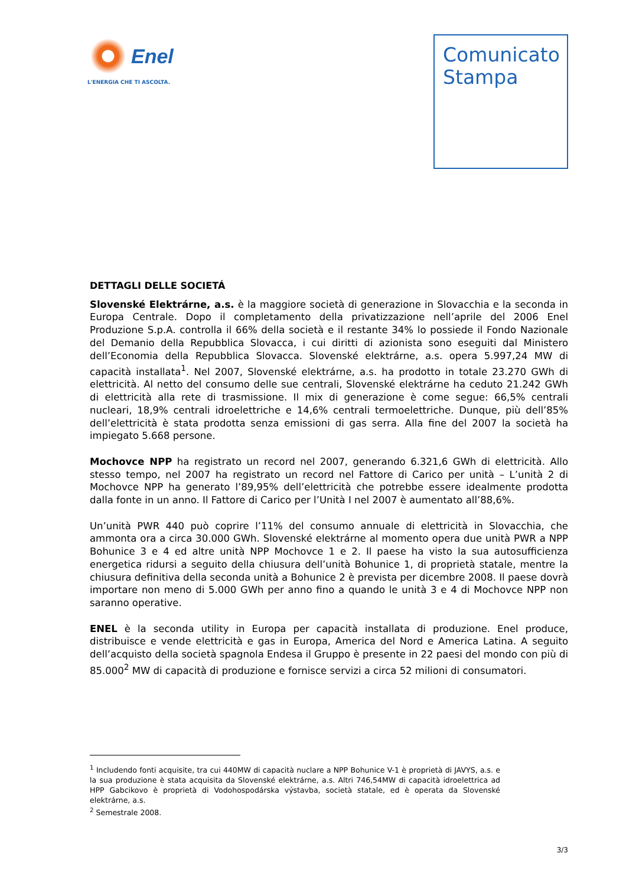Enel
L'ENERGIA CHE TI ASCOLTA.
Comunicato
Stampa
DETTAGLI DELLE SOCIETÁ
Slovenské Elektrárne, a.s. è la maggiore società di generazione in Slovacchia e la seconda in Europa Centrale. Dopo il completamento della privatizzazione nell’aprile del 2006 Enel Produzione S.p.A. controlla il 66% della società e il restante 34% lo possiede il Fondo Nazionale del Demanio della Repubblica Slovacca, i cui diritti di azionista sono eseguiti dal Ministero dell’Economia della Repubblica Slovacca. Slovenské elektrárne, a.s. opera 5.997,24 MW di capacità installata<sup>1</sup>. Nel 2007, Slovenské elektrárne, a.s. ha prodotto in totale 23.270 GWh di elettricità. Al netto del consumo delle sue centrali, Slovenské elektrárne ha ceduto 21.242 GWh di elettricità alla rete di trasmissione. Il mix di generazione è come segue: 66,5% centrali nucleari, 18,9% centrali idroelettriche e 14,6% centrali termoelettriche. Dunque, più dell’85% dell’elettricità è stata prodotta senza emissioni di gas serra. Alla fine del 2007 la società ha impiegato 5.668 persone.
Mochovce NPP ha registrato un record nel 2007, generando 6.321,6 GWh di elettricità. Allo stesso tempo, nel 2007 ha registrato un record nel Fattore di Carico per unità – L’unità 2 di Mochovce NPP ha generato l’89,95% dell’elettricità che potrebbe essere idealmente prodotta dalla fonte in un anno. Il Fattore di Carico per l’Unità I nel 2007 è aumentato all’88,6%.
Un’unità PWR 440 può coprire l’11% del consumo annuale di elettricità in Slovacchia, che ammonta ora a circa 30.000 GWh. Slovenské elektrárne al momento opera due unità PWR a NPP Bohunice 3 e 4 ed altre unità NPP Mochovce 1 e 2. Il paese ha visto la sua autosufficienza energetica ridursi a seguito della chiusura dell’unità Bohunice 1, di proprietà statale, mentre la chiusura definitiva della seconda unità a Bohunice 2 è prevista per dicembre 2008. Il paese dovrà importare non meno di 5.000 GWh per anno fino a quando le unità 3 e 4 di Mochovce NPP non saranno operative.
ENEL è la seconda utility in Europa per capacità installata di produzione. Enel produce, distribuisce e vende elettricità e gas in Europa, America del Nord e America Latina. A seguito dell’acquisto della società spagnola Endesa il Gruppo è presente in 22 paesi del mondo con più di 85.000<sup>2</sup> MW di capacità di produzione e fornisce servizi a circa 52 milioni di consumatori.
<sup>1</sup> Includendo fonti acquisite, tra cui 440MW di capacità nuclare a NPP Bohunice V-1 è proprietà di JAVYS, a.s. e la sua produzione è stata acquisita da Slovenské elektrárne, a.s. Altri 746,54MW di capacità idroelettrica ad HPP Gabcikovo è proprietà di Vodohospodárska výstavba, società statale, ed è operata da Slovenské elektrárne, a.s.
<sup>2</sup> Semestrale 2008.
3/3